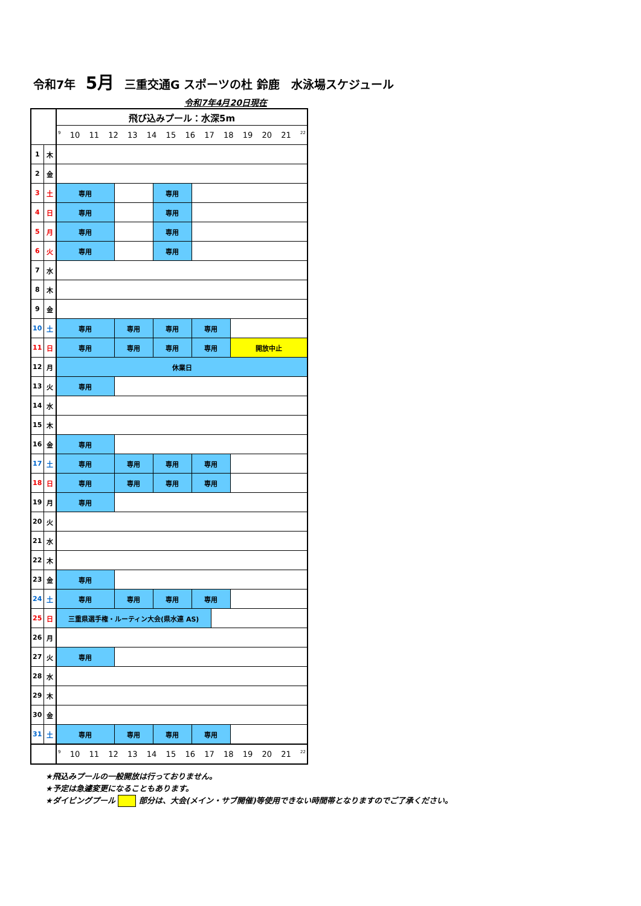令和7年 5月 三重交通G スポーツの杜 鈴鹿　水泳場スケジュール
令和7年4月20日現在
| | | 飛び込みプール：水深5m | | | | | |
| | | 9 10 11 12 13 14 15 16 17 18 19 20 21 22 | | | | | |
| 1 | 木 | | | | | | |
| 2 | 金 | | | | | | |
| 3 | 土 | 専用 | | 専用 | | | |
| 4 | 日 | 専用 | | 専用 | | | |
| 5 | 月 | 専用 | | 専用 | | | |
| 6 | 火 | 専用 | | 専用 | | | |
| 7 | 水 | | | | | | |
| 8 | 木 | | | | | | |
| 9 | 金 | | | | | | |
| 10 | 土 | 専用 | 専用 | 専用 | 専用 | | |
| 11 | 日 | 専用 | 専用 | 専用 | 専用 | | 開放中止 |
| 12 | 月 | 休業日 | | | | | |
| 13 | 火 | 専用 | | | | | |
| 14 | 水 | | | | | | |
| 15 | 木 | | | | | | |
| 16 | 金 | 専用 | | | | | |
| 17 | 土 | 専用 | 専用 | 専用 | 専用 | | |
| 18 | 日 | 専用 | 専用 | 専用 | 専用 | | |
| 19 | 月 | 専用 | | | | | |
| 20 | 火 | | | | | | |
| 21 | 水 | | | | | | |
| 22 | 木 | | | | | | |
| 23 | 金 | 専用 | | | | | |
| 24 | 土 | 専用 | 専用 | 専用 | 専用 | | |
| 25 | 日 | 三重県選手権・ルーティン大会(県水連 AS) | | | | | |
| 26 | 月 | | | | | | |
| 27 | 火 | 専用 | | | | | |
| 28 | 水 | | | | | | |
| 29 | 木 | | | | | | |
| 30 | 金 | | | | | | |
| 31 | 土 | 専用 | 専用 | 専用 | 専用 | | |
| | | 9 10 11 12 13 14 15 16 17 18 19 20 21 22 | | | | | |
★飛込みプールの一般開放は行っておりません。
★予定は急遽変更になることもあります。
★ダイビングプール 部分は、大会(メイン・サブ開催)等使用できない時間帯となりますのでご了承ください。